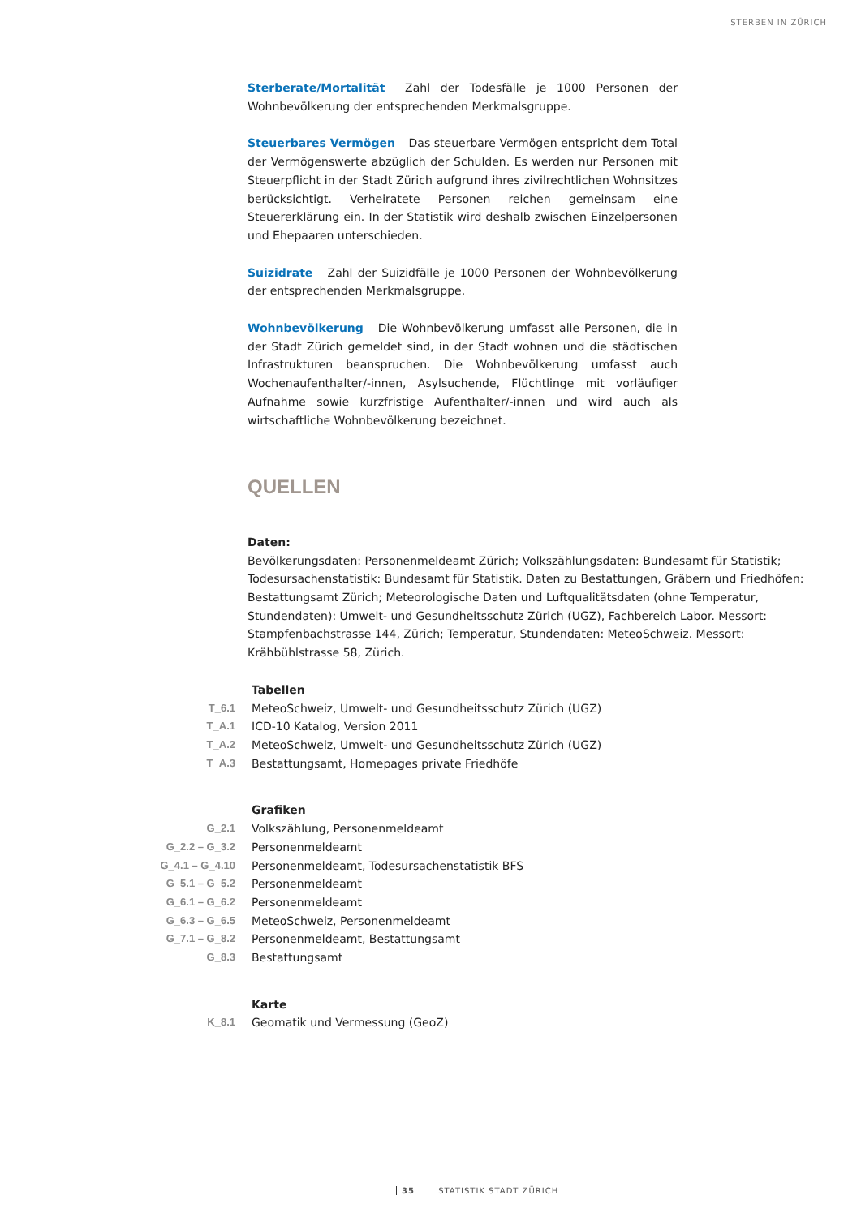STERBEN IN ZÜRICH
Sterberate/Mortalität Zahl der Todesfälle je 1000 Personen der Wohnbevölkerung der entsprechenden Merkmalsgruppe.
Steuerbares Vermögen Das steuerbare Vermögen entspricht dem Total der Vermögenswerte abzüglich der Schulden. Es werden nur Personen mit Steuerpflicht in der Stadt Zürich aufgrund ihres zivilrechtlichen Wohnsitzes berücksichtigt. Verheiratete Personen reichen gemeinsam eine Steuererklärung ein. In der Statistik wird deshalb zwischen Einzelpersonen und Ehepaaren unterschieden.
Suizidrate Zahl der Suizidfälle je 1000 Personen der Wohnbevölkerung der entsprechenden Merkmalsgruppe.
Wohnbevölkerung Die Wohnbevölkerung umfasst alle Personen, die in der Stadt Zürich gemeldet sind, in der Stadt wohnen und die städtischen Infrastrukturen beanspruchen. Die Wohnbevölkerung umfasst auch Wochenaufenthalter/-innen, Asylsuchende, Flüchtlinge mit vorläufiger Aufnahme sowie kurzfristige Aufenthalter/-innen und wird auch als wirtschaftliche Wohnbevölkerung bezeichnet.
QUELLEN
Daten:
Bevölkerungsdaten: Personenmeldeamt Zürich; Volkszählungsdaten: Bundesamt für Statistik; Todesursachenstatistik: Bundesamt für Statistik. Daten zu Bestattungen, Gräbern und Friedhöfen: Bestattungsamt Zürich; Meteorologische Daten und Luftqualitätsdaten (ohne Temperatur, Stundendaten): Umwelt- und Gesundheitsschutz Zürich (UGZ), Fachbereich Labor. Messort: Stampfenbachstrasse 144, Zürich; Temperatur, Stundendaten: MeteoSchweiz. Messort: Krähbühlstrasse 58, Zürich.
| | Tabellen |
| T_6.1 | MeteoSchweiz, Umwelt- und Gesundheitsschutz Zürich (UGZ) |
| T_A.1 | ICD-10 Katalog, Version 2011 |
| T_A.2 | MeteoSchweiz, Umwelt- und Gesundheitsschutz Zürich (UGZ) |
| T_A.3 | Bestattungsamt, Homepages private Friedhöfe |
| | Grafiken |
| G_2.1 | Volkszählung, Personenmeldeamt |
| G_2.2 – G_3.2 | Personenmeldeamt |
| G_4.1 – G_4.10 | Personenmeldeamt, Todesursachenstatistik BFS |
| G_5.1 – G_5.2 | Personenmeldeamt |
| G_6.1 – G_6.2 | Personenmeldeamt |
| G_6.3 – G_6.5 | MeteoSchweiz, Personenmeldeamt |
| G_7.1 – G_8.2 | Personenmeldeamt, Bestattungsamt |
| G_8.3 | Bestattungsamt |
| | Karte |
| K_8.1 | Geomatik und Vermessung (GeoZ) |
35 STATISTIK STADT ZÜRICH